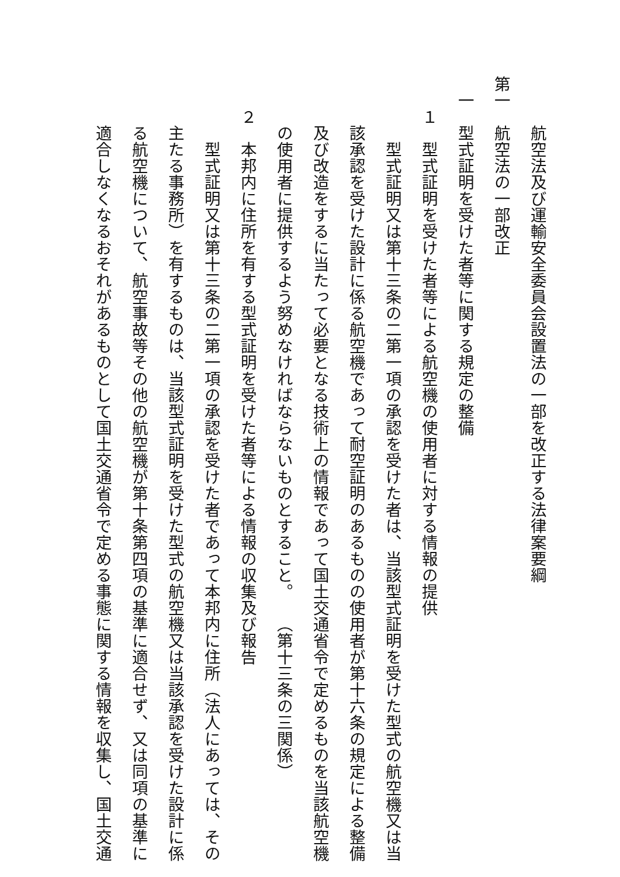航空法及び運輸安全委員会設置法の一部を改正する法律案要綱
第一　航空法の一部改正
　一　型式証明を受けた者等に関する規定の整備
　　１　型式証明を受けた者等による航空機の使用者に対する情報の提供
　　　　型式証明又は第十三条の二第一項の承認を受けた者は、当該型式証明を受けた型式の航空機又は当
　　　該承認を受けた設計に係る航空機であって耐空証明のあるものの使用者が第十六条の規定による整備
　　　及び改造をするに当たって必要となる技術上の情報であって国土交通省令で定めるものを当該航空機
　　　の使用者に提供するよう努めなければならないものとすること。　　（第十三条の三関係）
　　２　本邦内に住所を有する型式証明を受けた者等による情報の収集及び報告
　　　　型式証明又は第十三条の二第一項の承認を受けた者であって本邦内に住所（法人にあっては、その
　　　主たる事務所）を有するものは、当該型式証明を受けた型式の航空機又は当該承認を受けた設計に係
　　　る航空機について、航空事故等その他の航空機が第十条第四項の基準に適合せず、又は同項の基準に
　　　適合しなくなるおそれがあるものとして国土交通省令で定める事態に関する情報を収集し、国土交通